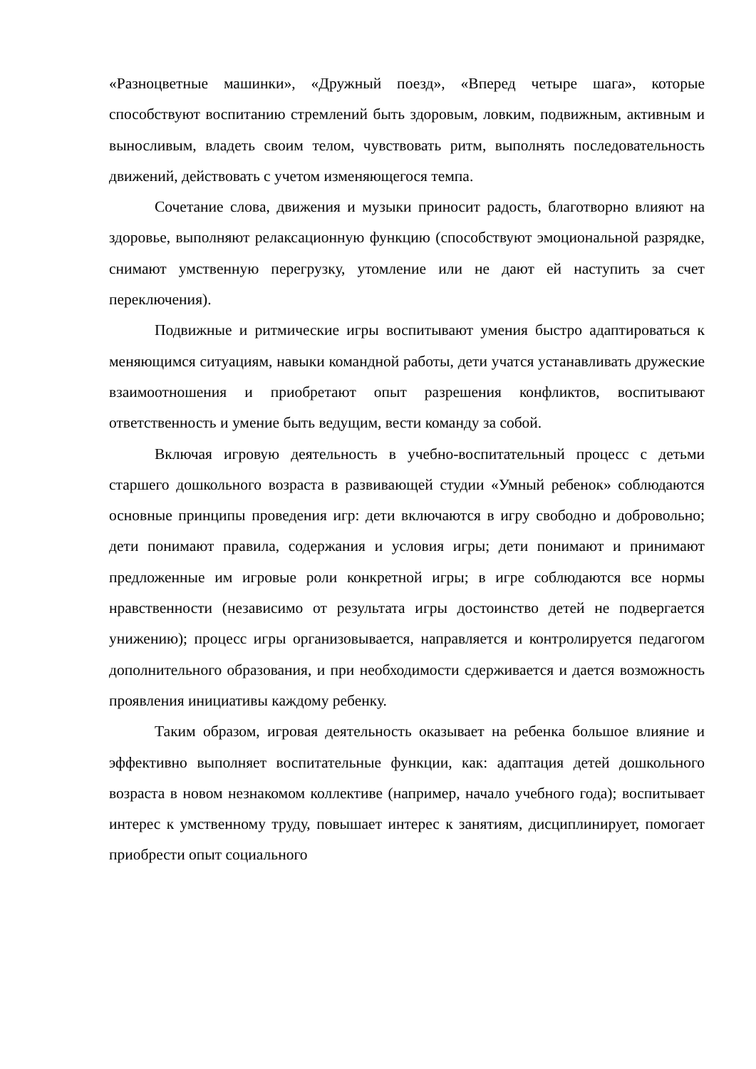«Разноцветные машинки», «Дружный поезд», «Вперед четыре шага», которые способствуют воспитанию стремлений быть здоровым, ловким, подвижным, активным и выносливым, владеть своим телом, чувствовать ритм, выполнять последовательность движений, действовать с учетом изменяющегося темпа.
Сочетание слова, движения и музыки приносит радость, благотворно влияют на здоровье, выполняют релаксационную функцию (способствуют эмоциональной разрядке, снимают умственную перегрузку, утомление или не дают ей наступить за счет переключения).
Подвижные и ритмические игры воспитывают умения быстро адаптироваться к меняющимся ситуациям, навыки командной работы, дети учатся устанавливать дружеские взаимоотношения и приобретают опыт разрешения конфликтов, воспитывают ответственность и умение быть ведущим, вести команду за собой.
Включая игровую деятельность в учебно-воспитательный процесс с детьми старшего дошкольного возраста в развивающей студии «Умный ребенок» соблюдаются основные принципы проведения игр: дети включаются в игру свободно и добровольно; дети понимают правила, содержания и условия игры; дети понимают и принимают предложенные им игровые роли конкретной игры; в игре соблюдаются все нормы нравственности (независимо от результата игры достоинство детей не подвергается унижению); процесс игры организовывается, направляется и контролируется педагогом дополнительного образования, и при необходимости сдерживается и дается возможность проявления инициативы каждому ребенку.
Таким образом, игровая деятельность оказывает на ребенка большое влияние и эффективно выполняет воспитательные функции, как: адаптация детей дошкольного возраста в новом незнакомом коллективе (например, начало учебного года); воспитывает интерес к умственному труду, повышает интерес к занятиям, дисциплинирует, помогает приобрести опыт социального